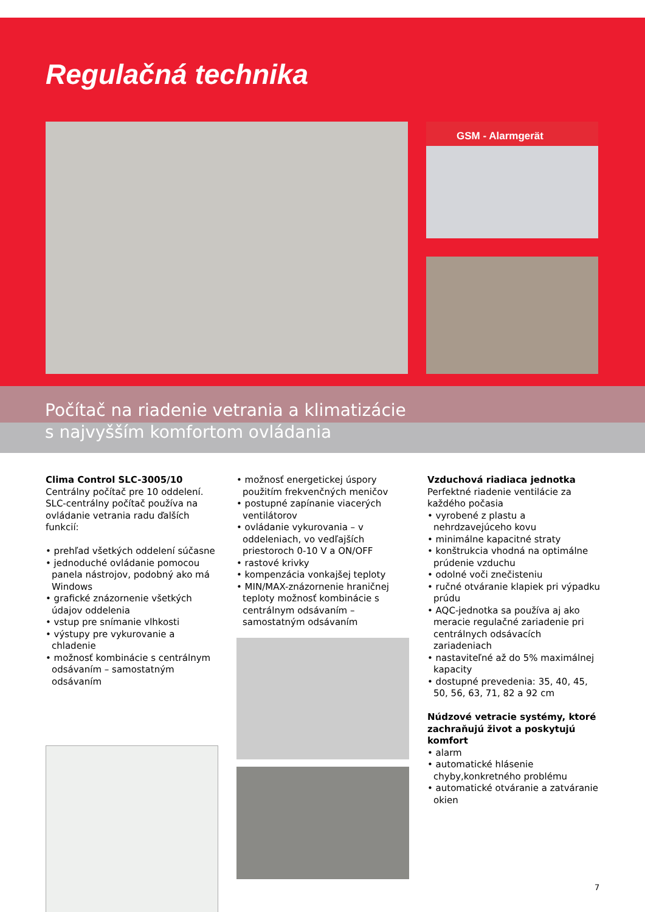Regulačná technika
GSM - Alarmgerät
Počítač na riadenie vetrania a klimatizácie
s najvyšším komfortom ovládania
Clima Control SLC-3005/10
Centrálny počítač pre 10 oddelení.
SLC-centrálny počítač používa na ovládanie vetrania radu ďalších funkcií:
• prehľad všetkých oddelení súčasne
• jednoduché ovládanie pomocou panela nástrojov, podobný ako má Windows
• grafické znázornenie všetkých údajov oddelenia
• vstup pre snímanie vlhkosti
• výstupy pre vykurovanie a chladenie
• možnosť kombinácie s centrálnym odsávaním – samostatným odsávaním
• možnosť energetickej úspory použitím frekvenčných meničov
• postupné zapínanie viacerých ventilátorov
• ovládanie vykurovania – v oddeleniach, vo vedľajších priestoroch 0-10 V a ON/OFF
• rastové krivky
• kompenzácia vonkajšej teploty
• MIN/MAX-znázornenie hraničnej teploty možnosť kombinácie s centrálnym odsávaním – samostatným odsávaním
Vzduchová riadiaca jednotka
Perfektné riadenie ventilácie za každého počasia
• vyrobené z plastu a nehrdzavejúceho kovu
• minimálne kapacitné straty
• konštrukcia vhodná na optimálne prúdenie vzduchu
• odolné voči znečisteniu
• ručné otváranie klapiek pri výpadku prúdu
• AQC-jednotka sa používa aj ako meracie regulačné zariadenie pri centrálnych odsávacích zariadeniach
• nastaviteľné až do 5% maximálnej kapacity
• dostupné prevedenia: 35, 40, 45, 50, 56, 63, 71, 82 a 92 cm
Núdzové vetracie systémy, ktoré zachraňujú život a poskytujú komfort
• alarm
• automatické hlásenie chyby,konkretného problému
• automatické otváranie a zatváranie okien
7